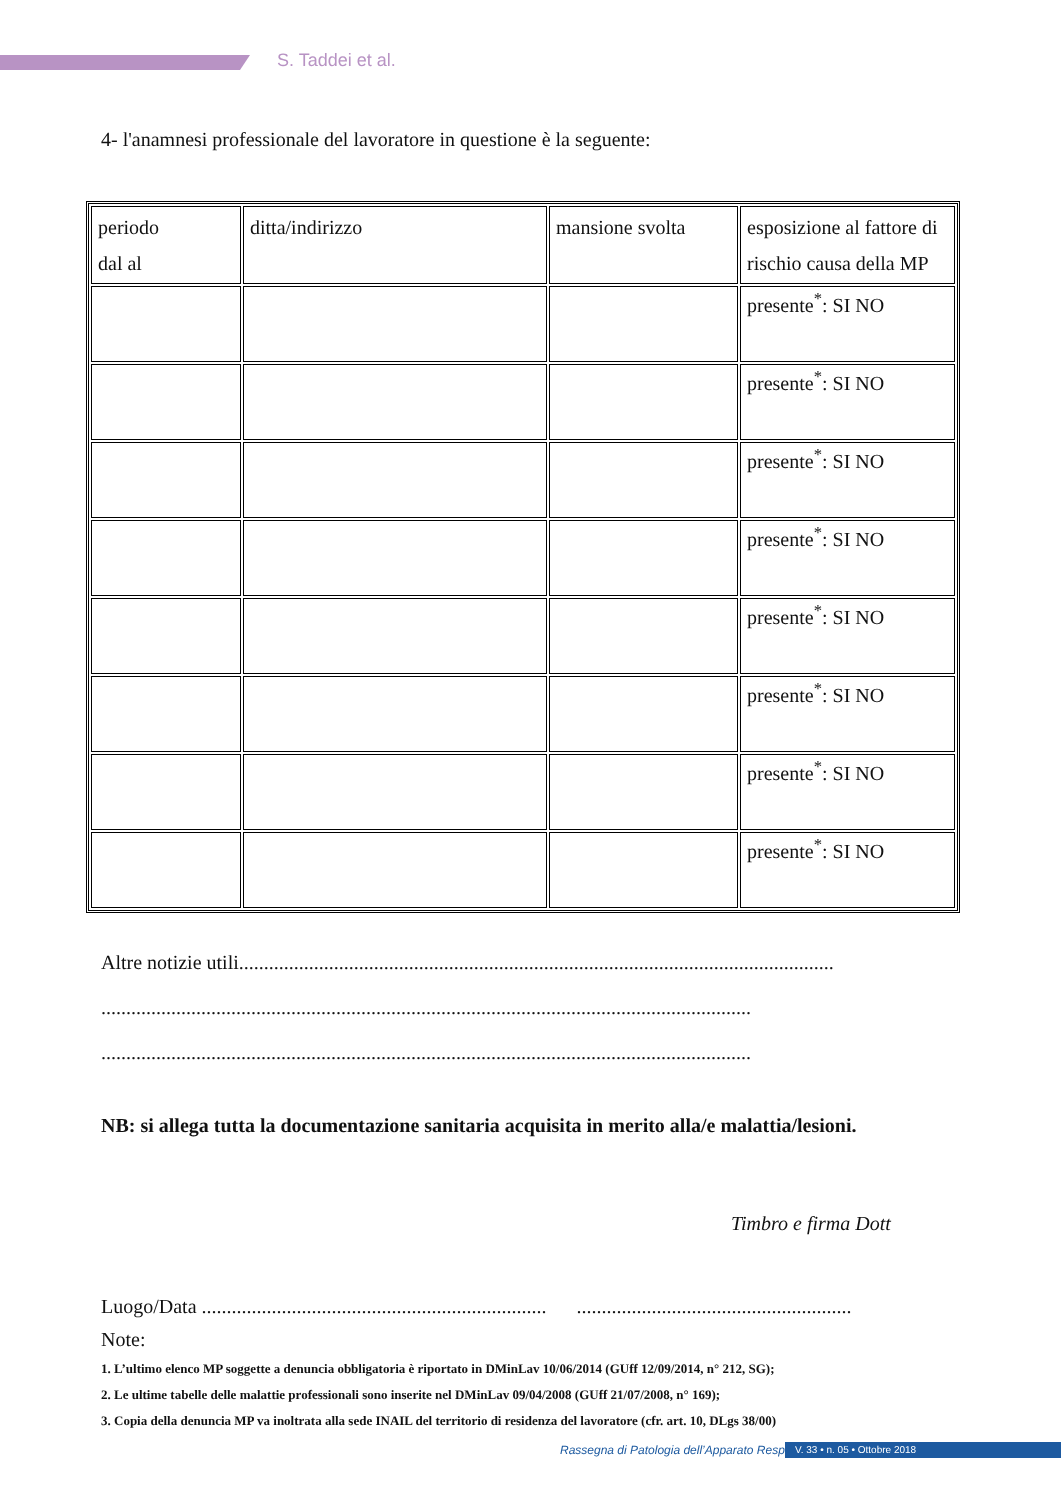S. Taddei et al.
4- l'anamnesi professionale del lavoratore in questione è la seguente:
| periodo dal al | ditta/indirizzo | mansione svolta | esposizione al fattore di rischio causa della MP |
| | | | presente<sup>*</sup>: SI NO |
| | | | presente<sup>*</sup>: SI NO |
| | | | presente<sup>*</sup>: SI NO |
| | | | presente<sup>*</sup>: SI NO |
| | | | presente<sup>*</sup>: SI NO |
| | | | presente<sup>*</sup>: SI NO |
| | | | presente<sup>*</sup>: SI NO |
| | | | presente<sup>*</sup>: SI NO |
Altre notizie utili.......................................................................................................................
..................................................................................................................................
..................................................................................................................................
NB: si allega tutta la documentazione sanitaria acquisita in merito alla/e malattia/lesioni.
Timbro e firma Dott
Luogo/Data ..................................................................... .......................................................
Note:
1. L’ultimo elenco MP soggette a denuncia obbligatoria è riportato in DMinLav 10/06/2014 (GUff 12/09/2014, n° 212, SG);
2. Le ultime tabelle delle malattie professionali sono inserite nel DMinLav 09/04/2008 (GUff 21/07/2008, n° 169);
3. Copia della denuncia MP va inoltrata alla sede INAIL del territorio di residenza del lavoratore (cfr. art. 10, DLgs 38/00)
Rassegna di Patologia dell’Apparato Respiratorio
V. 33 • n. 05 • Ottobre 2018